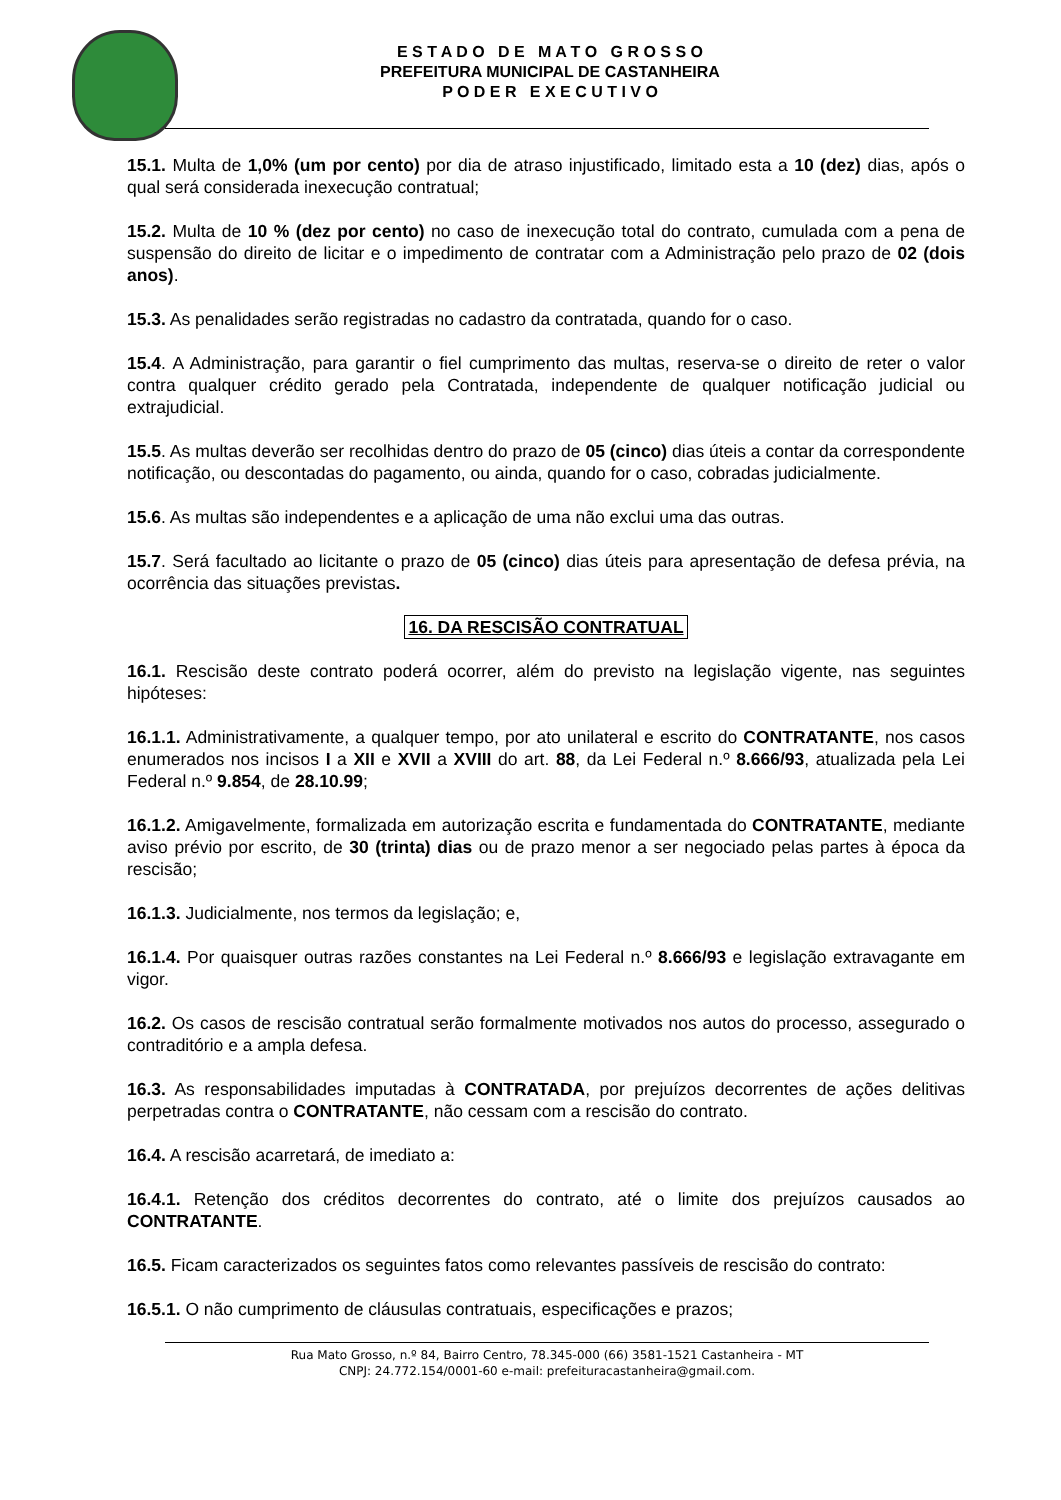E S T A D O D E M A T O G R O S S O
PREFEITURA MUNICIPAL DE CASTANHEIRA
P O D E R E X E C U T I V O
15.1. Multa de 1,0% (um por cento) por dia de atraso injustificado, limitado esta a 10 (dez) dias, após o qual será considerada inexecução contratual;
15.2. Multa de 10 % (dez por cento) no caso de inexecução total do contrato, cumulada com a pena de suspensão do direito de licitar e o impedimento de contratar com a Administração pelo prazo de 02 (dois anos).
15.3. As penalidades serão registradas no cadastro da contratada, quando for o caso.
15.4. A Administração, para garantir o fiel cumprimento das multas, reserva-se o direito de reter o valor contra qualquer crédito gerado pela Contratada, independente de qualquer notificação judicial ou extrajudicial.
15.5. As multas deverão ser recolhidas dentro do prazo de 05 (cinco) dias úteis a contar da correspondente notificação, ou descontadas do pagamento, ou ainda, quando for o caso, cobradas judicialmente.
15.6. As multas são independentes e a aplicação de uma não exclui uma das outras.
15.7. Será facultado ao licitante o prazo de 05 (cinco) dias úteis para apresentação de defesa prévia, na ocorrência das situações previstas.
16. DA RESCISÃO CONTRATUAL
16.1. Rescisão deste contrato poderá ocorrer, além do previsto na legislação vigente, nas seguintes hipóteses:
16.1.1. Administrativamente, a qualquer tempo, por ato unilateral e escrito do CONTRATANTE, nos casos enumerados nos incisos I a XII e XVII a XVIII do art. 88, da Lei Federal n.º 8.666/93, atualizada pela Lei Federal n.º 9.854, de 28.10.99;
16.1.2. Amigavelmente, formalizada em autorização escrita e fundamentada do CONTRATANTE, mediante aviso prévio por escrito, de 30 (trinta) dias ou de prazo menor a ser negociado pelas partes à época da rescisão;
16.1.3. Judicialmente, nos termos da legislação; e,
16.1.4. Por quaisquer outras razões constantes na Lei Federal n.º 8.666/93 e legislação extravagante em vigor.
16.2. Os casos de rescisão contratual serão formalmente motivados nos autos do processo, assegurado o contraditório e a ampla defesa.
16.3. As responsabilidades imputadas à CONTRATADA, por prejuízos decorrentes de ações delitivas perpetradas contra o CONTRATANTE, não cessam com a rescisão do contrato.
16.4. A rescisão acarretará, de imediato a:
16.4.1. Retenção dos créditos decorrentes do contrato, até o limite dos prejuízos causados ao CONTRATANTE.
16.5. Ficam caracterizados os seguintes fatos como relevantes passíveis de rescisão do contrato:
16.5.1. O não cumprimento de cláusulas contratuais, especificações e prazos;
Rua Mato Grosso, n.º 84, Bairro Centro, 78.345-000 (66) 3581-1521 Castanheira - MT
CNPJ: 24.772.154/0001-60 e-mail: prefeituracastanheira@gmail.com.